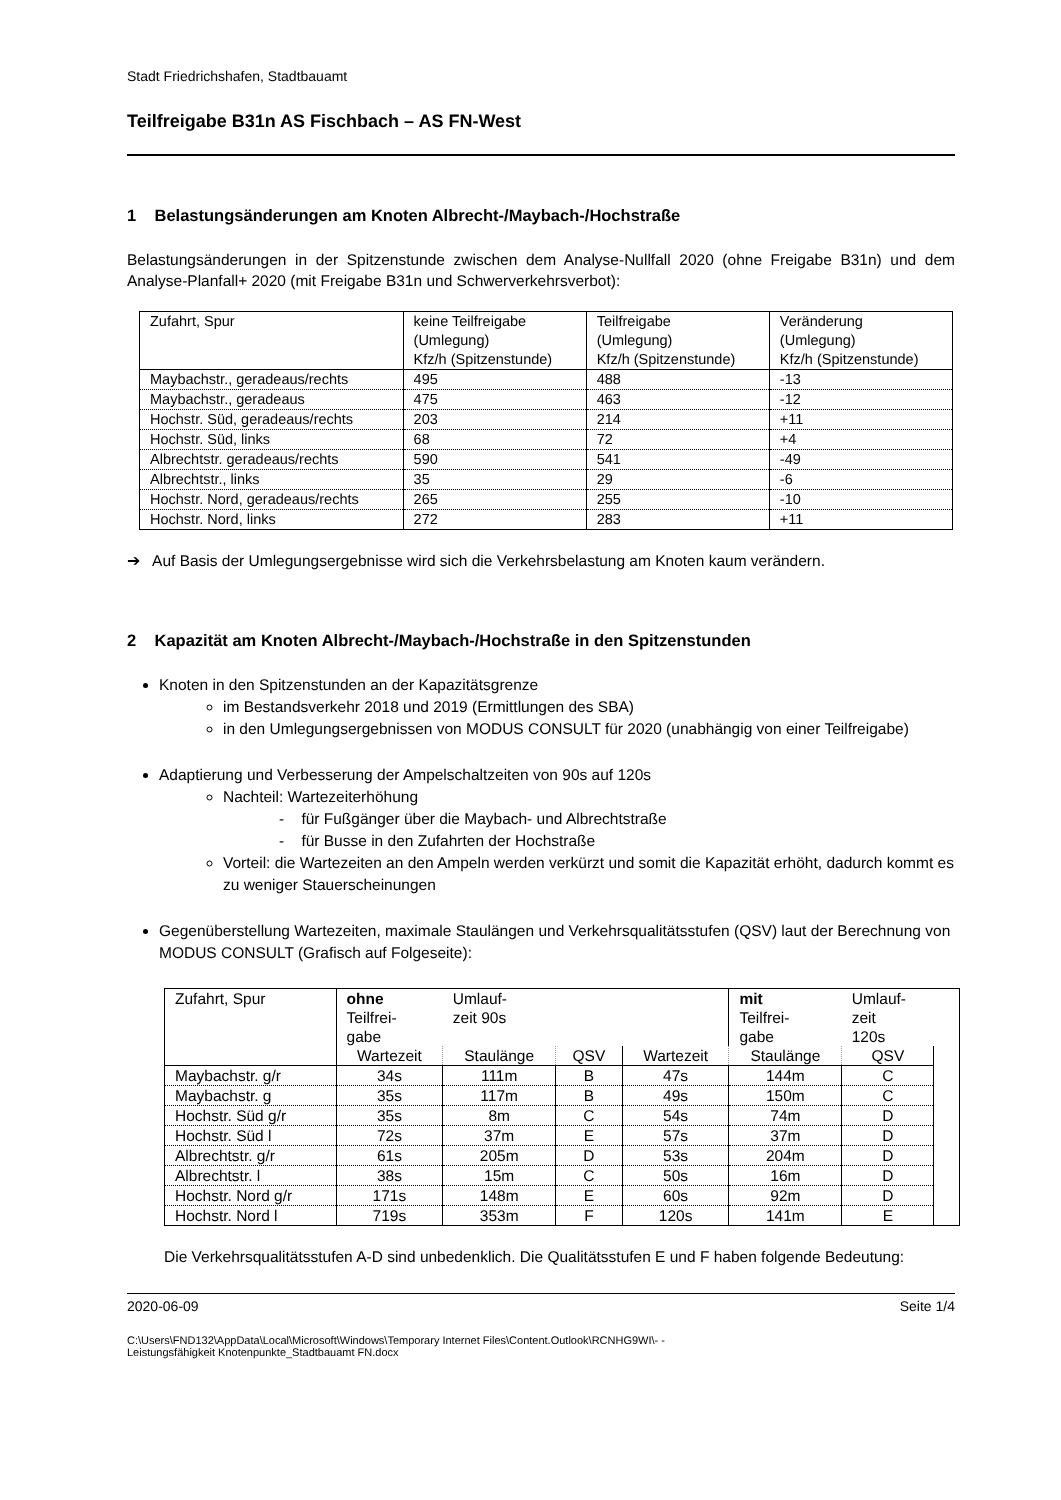Stadt Friedrichshafen, Stadtbauamt
Teilfreigabe B31n AS Fischbach – AS FN-West
1 Belastungsänderungen am Knoten Albrecht-/Maybach-/Hochstraße
Belastungsänderungen in der Spitzenstunde zwischen dem Analyse-Nullfall 2020 (ohne Freigabe B31n) und dem Analyse-Planfall+ 2020 (mit Freigabe B31n und Schwerverkehrsverbot):
| Zufahrt, Spur | keine Teilfreigabe (Umlegung) Kfz/h (Spitzenstunde) | Teilfreigabe (Umlegung) Kfz/h (Spitzenstunde) | Veränderung (Umlegung) Kfz/h (Spitzenstunde) |
| Maybachstr., geradeaus/rechts | 495 | 488 | -13 |
| Maybachstr., geradeaus | 475 | 463 | -12 |
| Hochstr. Süd, geradeaus/rechts | 203 | 214 | +11 |
| Hochstr. Süd, links | 68 | 72 | +4 |
| Albrechtstr. geradeaus/rechts | 590 | 541 | -49 |
| Albrechtstr., links | 35 | 29 | -6 |
| Hochstr. Nord, geradeaus/rechts | 265 | 255 | -10 |
| Hochstr. Nord, links | 272 | 283 | +11 |
➔ Auf Basis der Umlegungsergebnisse wird sich die Verkehrsbelastung am Knoten kaum verändern.
2 Kapazität am Knoten Albrecht-/Maybach-/Hochstraße in den Spitzenstunden
Knoten in den Spitzenstunden an der Kapazitätsgrenze
im Bestandsverkehr 2018 und 2019 (Ermittlungen des SBA)
in den Umlegungsergebnissen von MODUS CONSULT für 2020 (unabhängig von einer Teilfreigabe)
Adaptierung und Verbesserung der Ampelschaltzeiten von 90s auf 120s
Nachteil: Wartezeiterhöhung
- für Fußgänger über die Maybach- und Albrechtstraße
- für Busse in den Zufahrten der Hochstraße
Vorteil: die Wartezeiten an den Ampeln werden verkürzt und somit die Kapazität erhöht, dadurch kommt es zu weniger Stauerscheinungen
Gegenüberstellung Wartezeiten, maximale Staulängen und Verkehrsqualitätsstufen (QSV) laut der Berechnung von MODUS CONSULT (Grafisch auf Folgeseite):
| Zufahrt, Spur | ohne Teilfrei- gabe | Umlauf- zeit 90s | | | mit Teilfrei- gabe | Umlauf- zeit 120s | | |
| | Wartezeit | Staulänge | QSV | | Wartezeit | Staulänge | QSV | |
| Maybachstr. g/r | 34s | 111m | B | 47s | 144m | C | | |
| Maybachstr. g | 35s | 117m | B | 49s | 150m | C | | |
| Hochstr. Süd g/r | 35s | 8m | C | 54s | 74m | D | | |
| Hochstr. Süd l | 72s | 37m | E | 57s | 37m | D | | |
| Albrechtstr. g/r | 61s | 205m | D | 53s | 204m | D | | |
| Albrechtstr. l | 38s | 15m | C | 50s | 16m | D | | |
| Hochstr. Nord g/r | 171s | 148m | E | 60s | 92m | D | | |
| Hochstr. Nord l | 719s | 353m | F | 120s | 141m | E | | |
Die Verkehrsqualitätsstufen A-D sind unbedenklich. Die Qualitätsstufen E und F haben folgende Bedeutung:
2020-06-09 Seite 1/4
C:\Users\FND132\AppData\Local\Microsoft\Windows\Temporary Internet Files\Content.Outlook\RCNHG9WI\- -
Leistungsfähigkeit Knotenpunkte_Stadtbauamt FN.docx